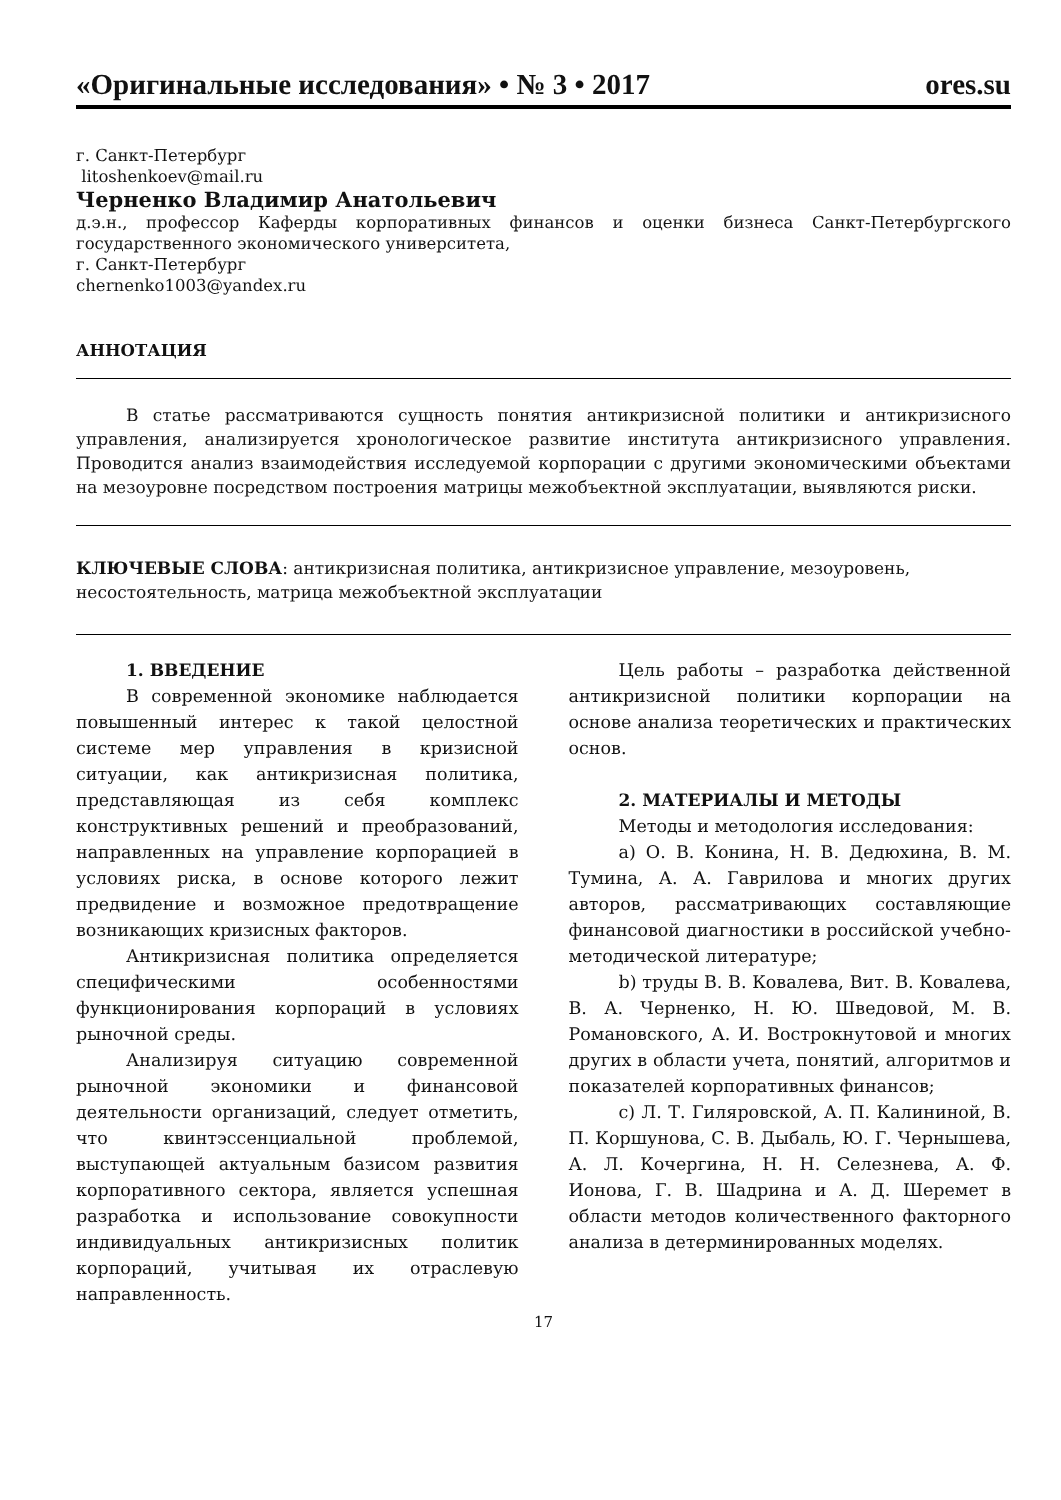«Оригинальные исследования» • № 3 • 2017 ores.su
г. Санкт-Петербург
litoshenkoev@mail.ru
Черненко Владимир Анатольевич
д.э.н., профессор Каферды корпоративных финансов и оценки бизнеса Санкт-Петербургского государственного экономического университета,
г. Санкт-Петербург
chernenko1003@yandex.ru
АННОТАЦИЯ
В статье рассматриваются сущность понятия антикризисной политики и антикризисного управления, анализируется хронологическое развитие института антикризисного управления. Проводится анализ взаимодействия исследуемой корпорации с другими экономическими объектами на мезоуровне посредством построения матрицы межобъектной эксплуатации, выявляются риски.
КЛЮЧЕВЫЕ СЛОВА: антикризисная политика, антикризисное управление, мезоуровень, несостоятельность, матрица межобъектной эксплуатации
1. ВВЕДЕНИЕ
В современной экономике наблюдается повышенный интерес к такой целостной системе мер управления в кризисной ситуации, как антикризисная политика, представляющая из себя комплекс конструктивных решений и преобразований, направленных на управление корпорацией в условиях риска, в основе которого лежит предвидение и возможное предотвращение возникающих кризисных факторов.
Антикризисная политика определяется специфическими особенностями функционирования корпораций в условиях рыночной среды.
Анализируя ситуацию современной рыночной экономики и финансовой деятельности организаций, следует отметить, что квинтэссенциальной проблемой, выступающей актуальным базисом развития корпоративного сектора, является успешная разработка и использование совокупности индивидуальных антикризисных политик корпораций, учитывая их отраслевую направленность.
Цель работы – разработка действенной антикризисной политики корпорации на основе анализа теоретических и практических основ.
2. МАТЕРИАЛЫ И МЕТОДЫ
Методы и методология исследования:
a) О. В. Конина, Н. В. Дедюхина, В. М. Тумина, А. А. Гаврилова и многих других авторов, рассматривающих составляющие финансовой диагностики в российской учебно-методической литературе;
b) труды В. В. Ковалева, Вит. В. Ковалева, В. А. Черненко, Н. Ю. Шведовой, М. В. Романовского, А. И. Вострокнутовой и многих других в области учета, понятий, алгоритмов и показателей корпоративных финансов;
c) Л. Т. Гиляровской, А. П. Калининой, В. П. Коршунова, С. В. Дыбаль, Ю. Г. Чернышева, А. Л. Кочергина, Н. Н. Селезнева, А. Ф. Ионова, Г. В. Шадрина и А. Д. Шеремет в области методов количественного факторного анализа в детерминированных моделях.
17